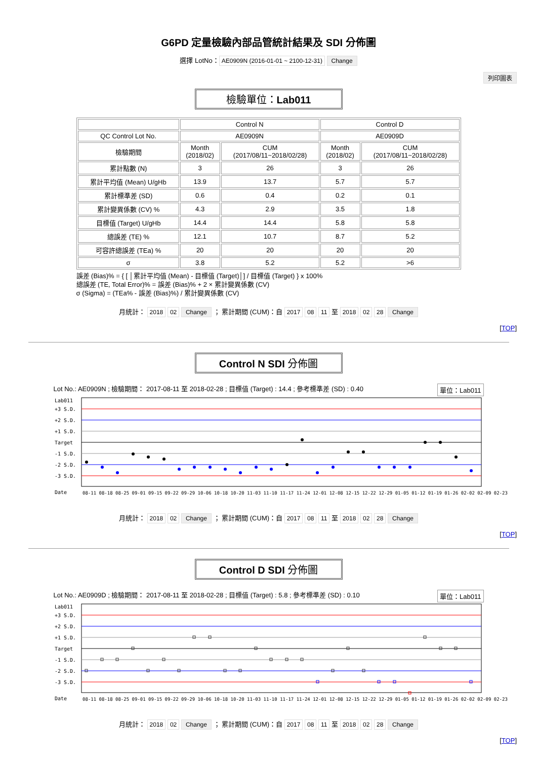G6PD 定量檢驗內部品管統計結果及 SDI 分佈圖
選擇 LotNo： AE0909N (2016-01-01 ~ 2100-12-31) Change
列印圖表
檢驗單位：Lab011
| | Control N | | Control D | |
| QC Control Lot No. | AE0909N | | AE0909D | |
| 檢驗期間 | Month (2018/02) | CUM (2017/08/11~2018/02/28) | Month (2018/02) | CUM (2017/08/11~2018/02/28) |
| 累計點數 (N) | 3 | 26 | 3 | 26 |
| 累計平均值 (Mean) U/gHb | 13.9 | 13.7 | 5.7 | 5.7 |
| 累計標準差 (SD) | 0.6 | 0.4 | 0.2 | 0.1 |
| 累計變異係數 (CV) % | 4.3 | 2.9 | 3.5 | 1.8 |
| 目標值 (Target) U/gHb | 14.4 | 14.4 | 5.8 | 5.8 |
| 總誤差 (TE) % | 12.1 | 10.7 | 8.7 | 5.2 |
| 可容許總誤差 (TEa) % | 20 | 20 | 20 | 20 |
| σ | 3.8 | 5.2 | 5.2 | >6 |
誤差 (Bias)% = { [ │累計平均值 (Mean) - 目標值 (Target)│] / 目標值 (Target) } x 100%
總誤差 (TE, Total Error)% = 誤差 (Bias)% + 2 × 累計變異係數 (CV)
σ (Sigma) = (TEa% - 誤差 (Bias)%) / 累計變異係數 (CV)
月統計： 2018 02 Change ； 累計期間 (CUM)：自 2017 08 11 至 2018 02 28 Change
[TOP]
Control N SDI 分佈圖
Lot No.: AE0909N ; 檢驗期間： 2017-08-11 至 2018-02-28 ; 目標值 (Target) : 14.4 ; 參考標準差 (SD) : 0.40 單位：Lab011
Lab011
+3 S.D.
+2 S.D.
+1 S.D.
Target
-1 S.D.
-2 S.D.
-3 S.D.
Date
08-11 08-18 08-25 09-01 09-15 09-22 09-29 10-06 10-18 10-20 11-03 11-10 11-17 11-24 12-01 12-08 12-15 12-22 12-29 01-05 01-12 01-19 01-26 02-02 02-09 02-23
月統計： 2018 02 Change ； 累計期間 (CUM)：自 2017 08 11 至 2018 02 28 Change
[TOP]
Control D SDI 分佈圖
Lot No.: AE0909D ; 檢驗期間： 2017-08-11 至 2018-02-28 ; 目標值 (Target) : 5.8 ; 參考標準差 (SD) : 0.10 單位：Lab011
Lab011
+3 S.D.
+2 S.D.
+1 S.D.
Target
-1 S.D.
-2 S.D.
-3 S.D.
Date
08-11 08-18 08-25 09-01 09-15 09-22 09-29 10-06 10-18 10-20 11-03 11-10 11-17 11-24 12-01 12-08 12-15 12-22 12-29 01-05 01-12 01-19 01-26 02-02 02-09 02-23
月統計： 2018 02 Change ； 累計期間 (CUM)：自 2017 08 11 至 2018 02 28 Change
[TOP]